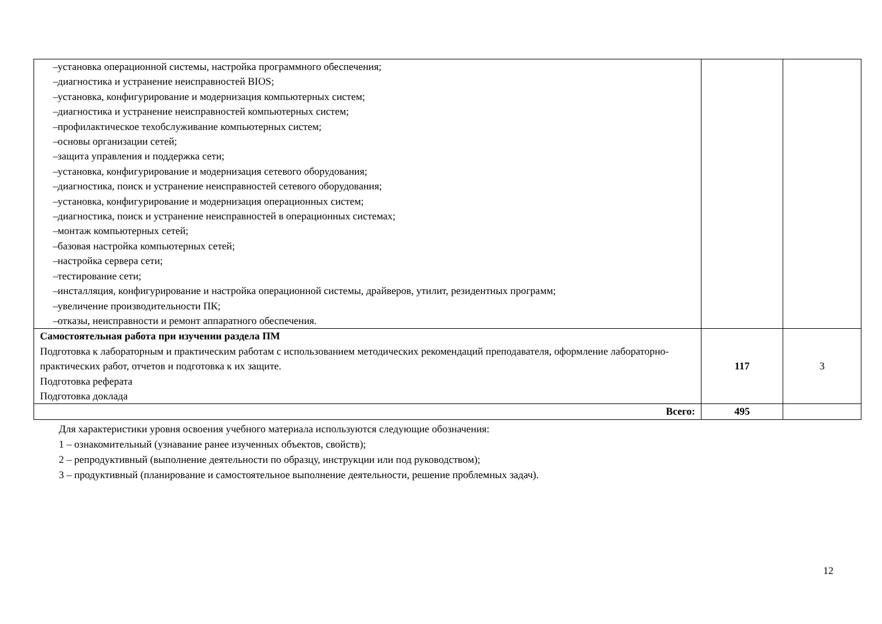| – установка операционной системы, настройка программного обеспечения; – диагностика и устранение неисправностей BIOS; – установка, конфигурирование и модернизация компьютерных систем; – диагностика и устранение неисправностей компьютерных систем; – профилактическое техобслуживание компьютерных систем; – основы организации сетей; – защита управления и поддержка сети; – установка, конфигурирование и модернизация сетевого оборудования; – диагностика, поиск и устранение неисправностей сетевого оборудования; – установка, конфигурирование и модернизация операционных систем; – диагностика, поиск и устранение неисправностей в операционных системах; – монтаж компьютерных сетей; – базовая настройка компьютерных сетей; – настройка сервера сети; – тестирование сети; – инсталляция, конфигурирование и настройка операционной системы, драйверов, утилит, резидентных программ; – увеличение производительности ПК; – отказы, неисправности и ремонт аппаратного обеспечения. | | |
| Самостоятельная работа при изучении раздела ПМ Подготовка к лабораторным и практическим работам с использованием методических рекомендаций преподавателя, оформление лабораторно-практических работ, отчетов и подготовка к их защите. Подготовка реферата Подготовка доклада | 117 | 3 |
| Всего: | 495 | |
Для характеристики уровня освоения учебного материала используются следующие обозначения:
1 – ознакомительный (узнавание ранее изученных объектов, свойств);
2 – репродуктивный (выполнение деятельности по образцу, инструкции или под руководством);
3 – продуктивный (планирование и самостоятельное выполнение деятельности, решение проблемных задач).
12